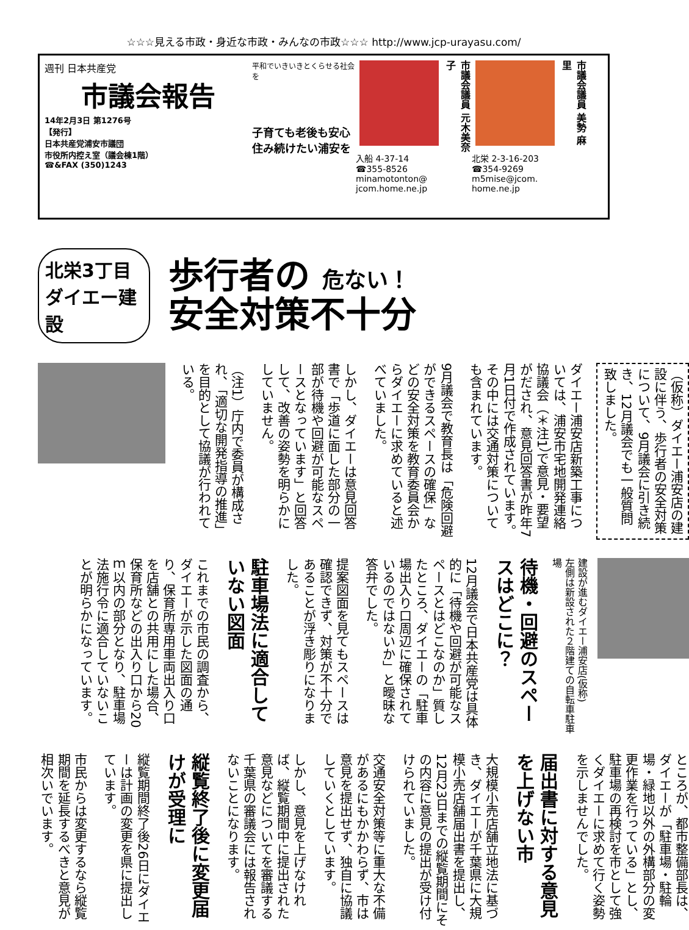☆☆☆見える市政・身近な市政・みんなの市政☆☆☆ http://www.jcp-urayasu.com/
週刊 日本共産党
市議会報告
14年2月3日 第1276号
【発行】
日本共産党浦安市議団
市役所内控え室（議会棟1階）
☎&FAX (350)1243
平和でいきいきとくらせる社会を
子育ても老後も安心
住み続けたい浦安を
市議会議員 元木美奈子
入船 4-37-14
☎355-8526
minamotonton@
jcom.home.ne.jp
市議会議員 美勢 麻里
北栄 2-3-16-203
☎354-9269
m5mise@jcom.
home.ne.jp
北栄3丁目 ダイエー建設
歩行者の 危ない！
安全対策不十分
（仮称）ダイエー浦安店の建設に伴う、歩行者の安全対策について、9月議会に引き続き、12月議会でも一般質問致しました。
ダイエー浦安店新築工事については、浦安市宅地開発連絡協議会（＊注1）で意見・要望がだされ、意見回答書が昨年7月1日付で作成されています。その中には交通対策についても含まれています。
9月議会で教育長は「危険回避ができるスペースの確保」などの安全対策を教育委員会からダイエーに求めていると述べていました。
しかし、ダイエーは意見回答書で「歩道に面した部分の一部が待機や回避が可能なスペースとなっています」と回答して、改善の姿勢を明らかにしていません。
（注1）庁内で委員が構成され、「適切な開発指導の推進」を目的として協議が行われている。
建設が進むダイエー浦安店(仮称)
左側は新設された２階建ての自転車駐車場
待機・回避のスペースはどこに？
12月議会で日本共産党は具体的に「待機や回避が可能なスペースとはどこなのか」質したところ、ダイエーの「駐車場出入り口周辺に確保されているのではないか」と曖昧な答弁でした。
提案図面を見てもスペースは確認できず、対策が不十分であることが浮き彫りになりました。
駐車場法に適合していない図面
これまでの市民の調査から、ダイエーが示した図面の通り、保育所専用車両出入り口を店舗との共用にした場合、保育所などの出入り口から20ｍ以内の部分となり、駐車場法施行令に適合していないことが明らかになっています。
ところが、都市整備部長は、ダイエーが「駐車場・駐輪場・緑地以外の外構部分の変更作業を行っている」とし、駐車場の再検討を市として強くダイエーに求めて行く姿勢を示しませんでした。
届出書に対する意見を上げない市
大規模小売店舗立地法に基づき、ダイエーが千葉県に大規模小売店舗届出書を提出し、12月23日までの縦覧期間にその内容に意見の提出が受け付けられていました。
交通安全対策等に重大な不備があるにもかかわらず、市は意見を提出せず、独自に協議していくとしています。
しかし、意見を上げなければ、縦覧期間中に提出された意見などについてを審議する千葉県の審議会には報告されないことになります。
縦覧終了後に変更届けが受理に
縦覧期間終了後26日にダイエーは計画の変更を県に提出しています。
市民からは変更するなら縦覧期間を延長するべきと意見が相次いでいます。